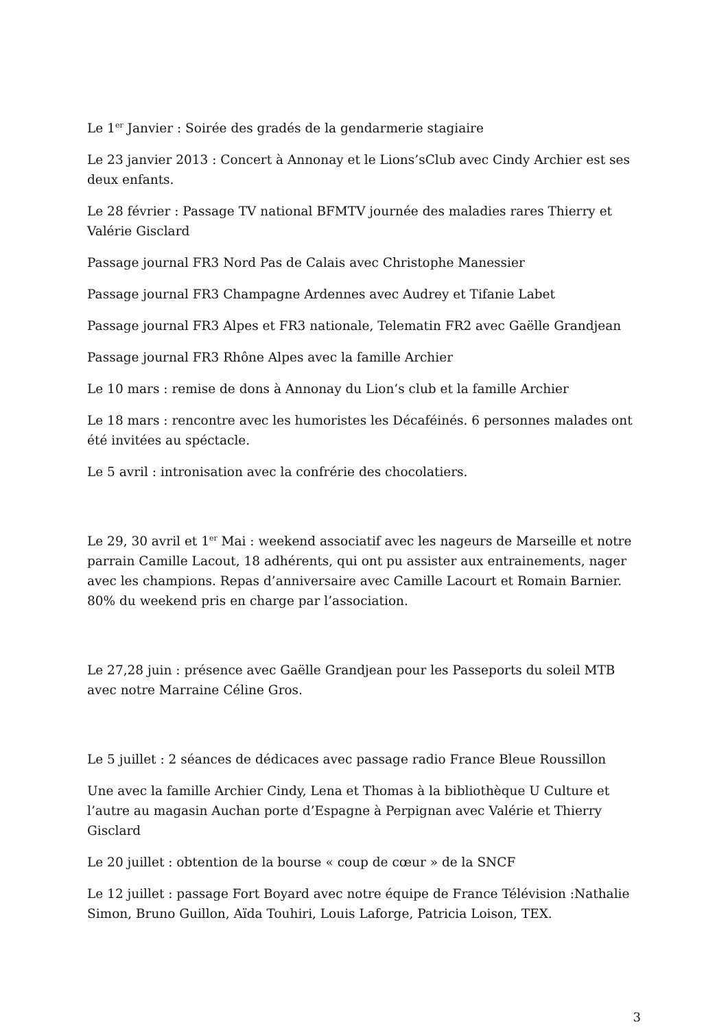Le 1<sup>er</sup> Janvier : Soirée des gradés de la gendarmerie stagiaire
Le 23 janvier 2013 : Concert à Annonay et le Lions’sClub avec Cindy Archier est ses deux enfants.
Le 28 février : Passage TV national BFMTV journée des maladies rares Thierry et Valérie Gisclard
Passage journal FR3 Nord Pas de Calais avec Christophe Manessier
Passage journal FR3 Champagne Ardennes avec Audrey et Tifanie Labet
Passage journal FR3 Alpes et FR3 nationale, Telematin FR2 avec Gaëlle Grandjean
Passage journal FR3 Rhône Alpes avec la famille Archier
Le 10 mars : remise de dons à Annonay du Lion’s club et la famille Archier
Le 18 mars : rencontre avec les humoristes les Décaféinés. 6 personnes malades ont été invitées au spéctacle.
Le 5 avril : intronisation avec la confrérie des chocolatiers.
Le 29, 30 avril et 1<sup>er</sup> Mai : weekend associatif avec les nageurs de Marseille et notre parrain Camille Lacout, 18 adhérents, qui ont pu assister aux entrainements, nager avec les champions. Repas d’anniversaire avec Camille Lacourt et Romain Barnier. 80% du weekend pris en charge par l’association.
Le 27,28 juin : présence avec Gaëlle Grandjean pour les Passeports du soleil MTB avec notre Marraine Céline Gros.
Le 5 juillet : 2 séances de dédicaces avec passage radio France Bleue Roussillon
Une avec la famille Archier Cindy, Lena et Thomas à la bibliothèque U Culture et l’autre au magasin Auchan porte d’Espagne à Perpignan avec Valérie et Thierry Gisclard
Le 20 juillet : obtention de la bourse « coup de cœur » de la SNCF
Le 12 juillet : passage Fort Boyard avec notre équipe de France Télévision :Nathalie Simon, Bruno Guillon, Aïda Touhiri, Louis Laforge, Patricia Loison, TEX.
3